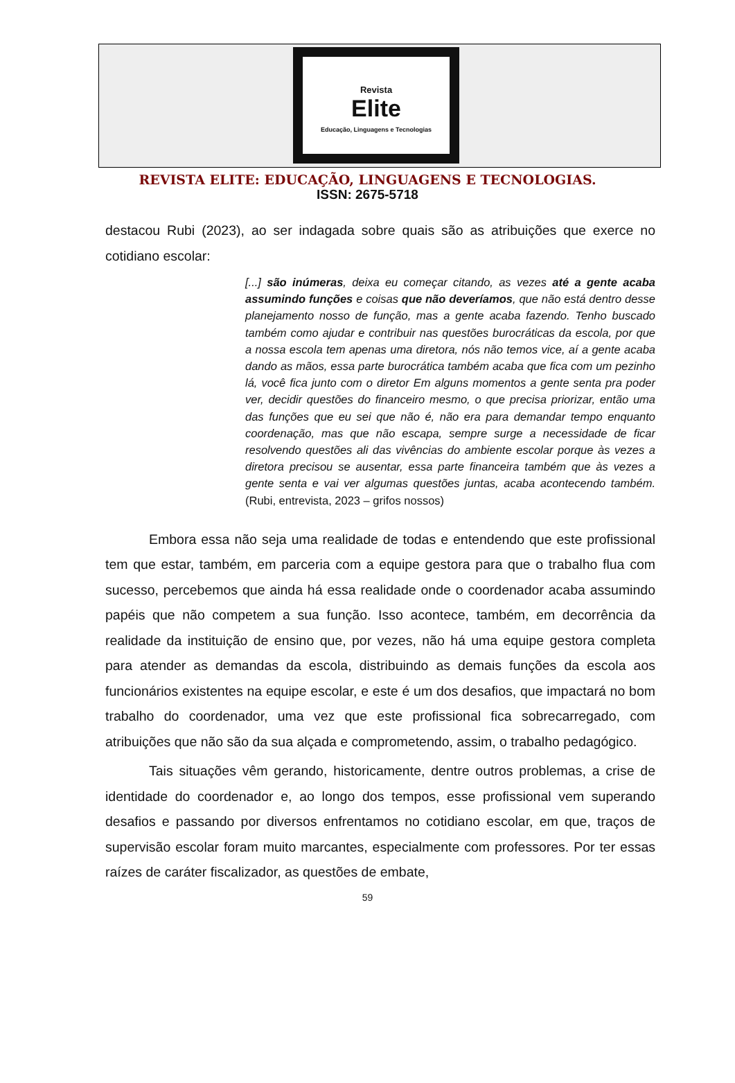Revista
Elite
Educação, Linguagens e Tecnologias
REVISTA ELITE: EDUCAÇÃO, LINGUAGENS E TECNOLOGIAS.
ISSN: 2675-5718
destacou Rubi (2023), ao ser indagada sobre quais são as atribuições que exerce no cotidiano escolar:
[...] são inúmeras, deixa eu começar citando, as vezes até a gente acaba assumindo funções e coisas que não deveríamos, que não está dentro desse planejamento nosso de função, mas a gente acaba fazendo. Tenho buscado também como ajudar e contribuir nas questões burocráticas da escola, por que a nossa escola tem apenas uma diretora, nós não temos vice, aí a gente acaba dando as mãos, essa parte burocrática também acaba que fica com um pezinho lá, você fica junto com o diretor Em alguns momentos a gente senta pra poder ver, decidir questões do financeiro mesmo, o que precisa priorizar, então uma das funções que eu sei que não é, não era para demandar tempo enquanto coordenação, mas que não escapa, sempre surge a necessidade de ficar resolvendo questões ali das vivências do ambiente escolar porque às vezes a diretora precisou se ausentar, essa parte financeira também que às vezes a gente senta e vai ver algumas questões juntas, acaba acontecendo também. (Rubi, entrevista, 2023 – grifos nossos)
Embora essa não seja uma realidade de todas e entendendo que este profissional tem que estar, também, em parceria com a equipe gestora para que o trabalho flua com sucesso, percebemos que ainda há essa realidade onde o coordenador acaba assumindo papéis que não competem a sua função. Isso acontece, também, em decorrência da realidade da instituição de ensino que, por vezes, não há uma equipe gestora completa para atender as demandas da escola, distribuindo as demais funções da escola aos funcionários existentes na equipe escolar, e este é um dos desafios, que impactará no bom trabalho do coordenador, uma vez que este profissional fica sobrecarregado, com atribuições que não são da sua alçada e comprometendo, assim, o trabalho pedagógico.
Tais situações vêm gerando, historicamente, dentre outros problemas, a crise de identidade do coordenador e, ao longo dos tempos, esse profissional vem superando desafios e passando por diversos enfrentamos no cotidiano escolar, em que, traços de supervisão escolar foram muito marcantes, especialmente com professores. Por ter essas raízes de caráter fiscalizador, as questões de embate,
59